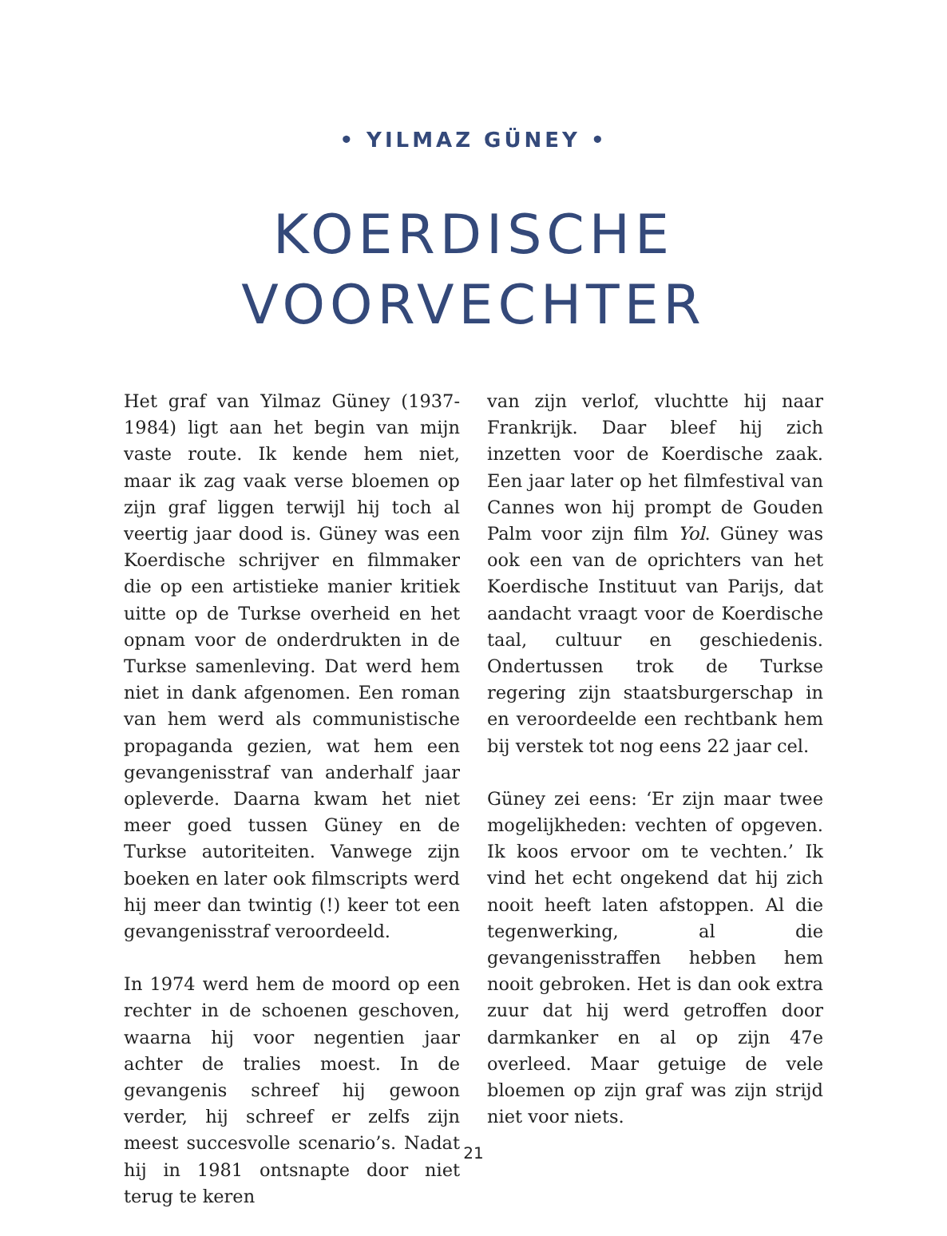• YILMAZ GÜNEY •
KOERDISCHE
VOORVECHTER
Het graf van Yilmaz Güney (1937-1984) ligt aan het begin van mijn vaste route. Ik kende hem niet, maar ik zag vaak verse bloemen op zijn graf liggen terwijl hij toch al veertig jaar dood is. Güney was een Koerdische schrijver en filmmaker die op een artistieke manier kritiek uitte op de Turkse overheid en het opnam voor de onderdrukten in de Turkse samenleving. Dat werd hem niet in dank afgenomen. Een roman van hem werd als communistische propaganda gezien, wat hem een gevangenisstraf van anderhalf jaar opleverde. Daarna kwam het niet meer goed tussen Güney en de Turkse autoriteiten. Vanwege zijn boeken en later ook filmscripts werd hij meer dan twintig (!) keer tot een gevangenisstraf veroordeeld.
In 1974 werd hem de moord op een rechter in de schoenen geschoven, waarna hij voor negentien jaar achter de tralies moest. In de gevangenis schreef hij gewoon verder, hij schreef er zelfs zijn meest succesvolle scenario’s. Nadat hij in 1981 ontsnapte door niet terug te keren
van zijn verlof, vluchtte hij naar Frankrijk. Daar bleef hij zich inzetten voor de Koerdische zaak. Een jaar later op het filmfestival van Cannes won hij prompt de Gouden Palm voor zijn film Yol. Güney was ook een van de oprichters van het Koerdische Instituut van Parijs, dat aandacht vraagt voor de Koerdische taal, cultuur en geschiedenis. Ondertussen trok de Turkse regering zijn staatsburgerschap in en veroordeelde een rechtbank hem bij verstek tot nog eens 22 jaar cel.
Güney zei eens: ‘Er zijn maar twee mogelijkheden: vechten of opgeven. Ik koos ervoor om te vechten.’ Ik vind het echt ongekend dat hij zich nooit heeft laten afstoppen. Al die tegenwerking, al die gevangenisstraffen hebben hem nooit gebroken. Het is dan ook extra zuur dat hij werd getroffen door darmkanker en al op zijn 47e overleed. Maar getuige de vele bloemen op zijn graf was zijn strijd niet voor niets.
21